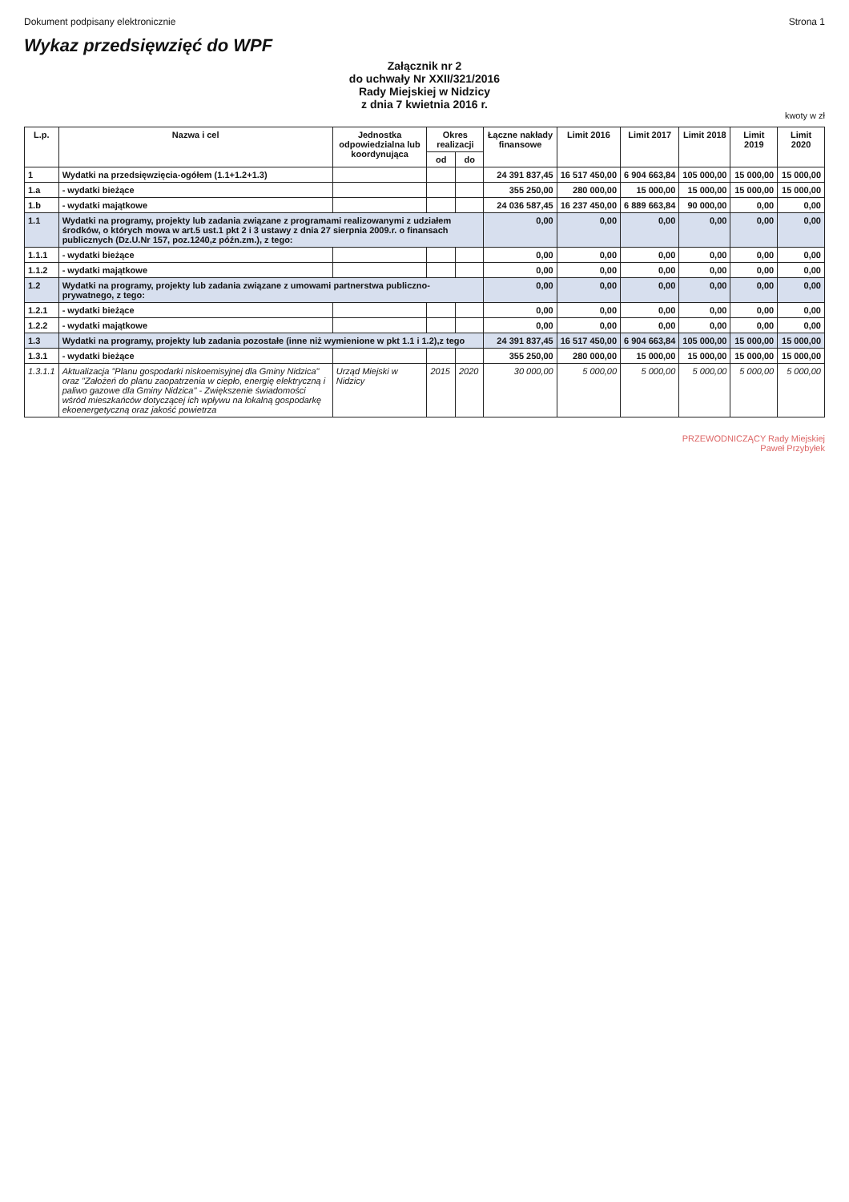Dokument podpisany elektronicznie Strona 1
Wykaz przedsięwzięć do WPF
Załącznik nr 2
do uchwały Nr XXII/321/2016
Rady Miejskiej w Nidzicy
z dnia 7 kwietnia 2016 r.
kwoty w zł
| L.p. | Nazwa i cel | Jednostka odpowiedzialna lub koordynująca | Okres realizacji | | Łączne nakłady finansowe | Limit 2016 | Limit 2017 | Limit 2018 | Limit 2019 | Limit 2020 |
| --- | --- | --- | --- | --- | --- | --- | --- | --- | --- | --- |
| | | | od | do | | | | | | |
| 1 | Wydatki na przedsięwzięcia-ogółem (1.1+1.2+1.3) | | | | 24 391 837,45 | 16 517 450,00 | 6 904 663,84 | 105 000,00 | 15 000,00 | 15 000,00 |
| 1.a | - wydatki bieżące | | | | 355 250,00 | 280 000,00 | 15 000,00 | 15 000,00 | 15 000,00 | 15 000,00 |
| 1.b | - wydatki majątkowe | | | | 24 036 587,45 | 16 237 450,00 | 6 889 663,84 | 90 000,00 | 0,00 | 0,00 |
| 1.1 | Wydatki na programy, projekty lub zadania związane z programami realizowanymi z udziałem środków, o których mowa w art.5 ust.1 pkt 2 i 3 ustawy z dnia 27 sierpnia 2009.r. o finansach publicznych (Dz.U.Nr 157, poz.1240,z późn.zm.), z tego: | | | | 0,00 | 0,00 | 0,00 | 0,00 | 0,00 | 0,00 |
| 1.1.1 | - wydatki bieżące | | | | 0,00 | 0,00 | 0,00 | 0,00 | 0,00 | 0,00 |
| 1.1.2 | - wydatki majątkowe | | | | 0,00 | 0,00 | 0,00 | 0,00 | 0,00 | 0,00 |
| 1.2 | Wydatki na programy, projekty lub zadania związane z umowami partnerstwa publiczno-prywatnego, z tego: | | | | 0,00 | 0,00 | 0,00 | 0,00 | 0,00 | 0,00 |
| 1.2.1 | - wydatki bieżące | | | | 0,00 | 0,00 | 0,00 | 0,00 | 0,00 | 0,00 |
| 1.2.2 | - wydatki majątkowe | | | | 0,00 | 0,00 | 0,00 | 0,00 | 0,00 | 0,00 |
| 1.3 | Wydatki na programy, projekty lub zadania pozostałe (inne niż wymienione w pkt 1.1 i 1.2),z tego | | | | 24 391 837,45 | 16 517 450,00 | 6 904 663,84 | 105 000,00 | 15 000,00 | 15 000,00 |
| 1.3.1 | - wydatki bieżące | | | | 355 250,00 | 280 000,00 | 15 000,00 | 15 000,00 | 15 000,00 | 15 000,00 |
| 1.3.1.1 | Aktualizacja "Planu gospodarki niskoemisyjnej dla Gminy Nidzica" oraz "Założeń do planu zaopatrzenia w ciepło, energię elektryczną i paliwo gazowe dla Gminy Nidzica" - Zwiększenie świadomości wśród mieszkańców dotyczącej ich wpływu na lokalną gospodarkę ekoenergetyczną oraz jakość powietrza | Urząd Miejski w Nidzicy | 2015 | 2020 | 30 000,00 | 5 000,00 | 5 000,00 | 5 000,00 | 5 000,00 | 5 000,00 |
PRZEWODNICZĄCY Rady Miejskiej
Paweł Przybyłek